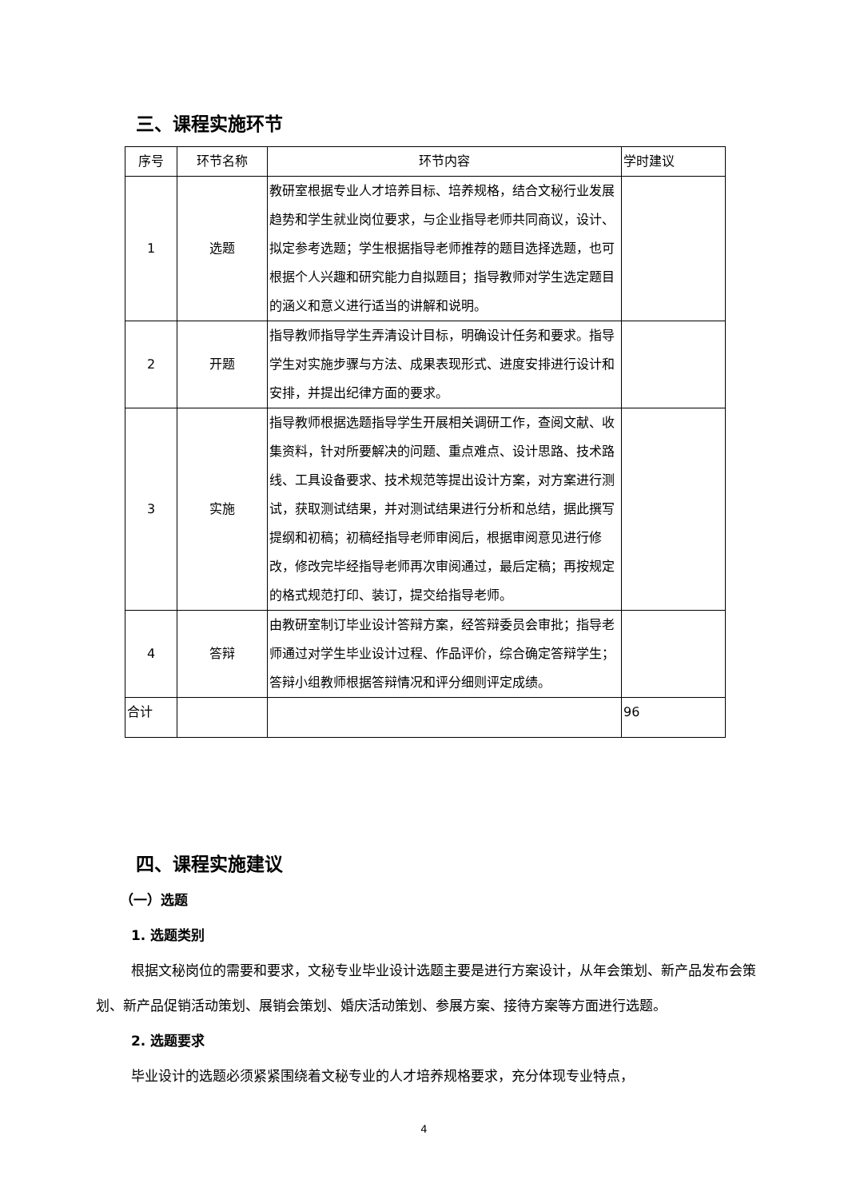三、课程实施环节
| 序号 | 环节名称 | 环节内容 | 学时建议 |
| --- | --- | --- | --- |
| 1 | 选题 | 教研室根据专业人才培养目标、培养规格，结合文秘行业发展趋势和学生就业岗位要求，与企业指导老师共同商议，设计、拟定参考选题；学生根据指导老师推荐的题目选择选题，也可根据个人兴趣和研究能力自拟题目；指导教师对学生选定题目的涵义和意义进行适当的讲解和说明。 | |
| 2 | 开题 | 指导教师指导学生弄清设计目标，明确设计任务和要求。指导学生对实施步骤与方法、成果表现形式、进度安排进行设计和安排，并提出纪律方面的要求。 | |
| 3 | 实施 | 指导教师根据选题指导学生开展相关调研工作，查阅文献、收集资料，针对所要解决的问题、重点难点、设计思路、技术路线、工具设备要求、技术规范等提出设计方案，对方案进行测试，获取测试结果，并对测试结果进行分析和总结，据此撰写提纲和初稿；初稿经指导老师审阅后，根据审阅意见进行修改，修改完毕经指导老师再次审阅通过，最后定稿；再按规定的格式规范打印、装订，提交给指导老师。 | |
| 4 | 答辩 | 由教研室制订毕业设计答辩方案，经答辩委员会审批；指导老师通过对学生毕业设计过程、作品评价，综合确定答辩学生；答辩小组教师根据答辩情况和评分细则评定成绩。 | |
| 合计 | | | 96 |
四、课程实施建议
（一）选题
1. 选题类别
根据文秘岗位的需要和要求，文秘专业毕业设计选题主要是进行方案设计，从年会策划、新产品发布会策划、新产品促销活动策划、展销会策划、婚庆活动策划、参展方案、接待方案等方面进行选题。
2. 选题要求
毕业设计的选题必须紧紧围绕着文秘专业的人才培养规格要求，充分体现专业特点，
4